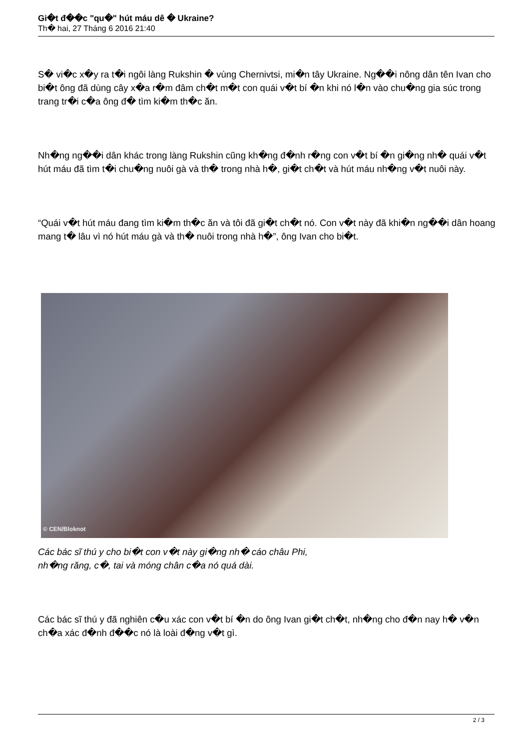Gi�t đ��c "qu�" hút máu dê � Ukraine?
Th� hai, 27 Tháng 6 2016 21:40
S� vi�c x�y ra t�i ngôi làng Rukshin � vùng Chernivtsi, mi�n tây Ukraine. Ng��i nông dân tên Ivan cho bi�t ông đã dùng cây x�a r�m đâm ch�t m�t con quái v�t bí �n khi nó l�n vào chu�ng gia súc trong trang tr�i c�a ông đ� tìm ki�m th�c ăn.
Nh�ng ng��i dân khác trong làng Rukshin cũng kh�ng đ�nh r�ng con v�t bí �n gi�ng nh� quái v�t hút máu đã tìm t�i chu�ng nuôi gà và th� trong nhà h�, gi�t ch�t và hút máu nh�ng v�t nuôi này.
“Quái v�t hút máu đang tìm ki�m th�c ăn và tôi đã gi�t ch�t nó. Con v�t này đã khi�n ng��i dân hoang mang t� lâu vì nó hút máu gà và th� nuôi trong nhà h�”, ông Ivan cho bi�t.
© CEN/Bloknot
Các bác sĩ thú y cho bi�t con v�t này gi�ng nh� cáo châu Phi,
nh�ng răng, c�, tai và móng chân c�a nó quá dài.
Các bác sĩ thú y đã nghiên c�u xác con v�t bí �n do ông Ivan gi�t ch�t, nh�ng cho đ�n nay h� v�n ch�a xác đ�nh đ��c nó là loài đ�ng v�t gì.
2 / 3